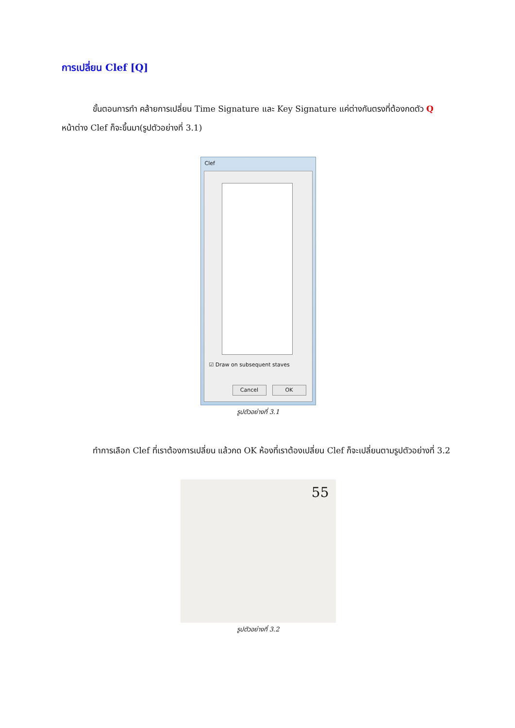การเปลี่ยน Clef [Q]
ขั้นตอนการทำ คล้ายการเปลี่ยน Time Signature และ Key Signature แค่ต่างกันตรงที่ต้องกดตัว Q หน้าต่าง Clef ก็จะขึ้นมา(รูปตัวอย่างที่ 3.1)
Clef
☑ Draw on subsequent staves
Cancel OK
รูปตัวอย่างที่ 3.1
ทำการเลือก Clef ที่เราต้องการเปลี่ยน แล้วกด OK ห้องที่เราต้องเปลี่ยน Clef ก็จะเปลี่ยนตามรูปตัวอย่างที่ 3.2
55
รูปตัวอย่างที่ 3.2